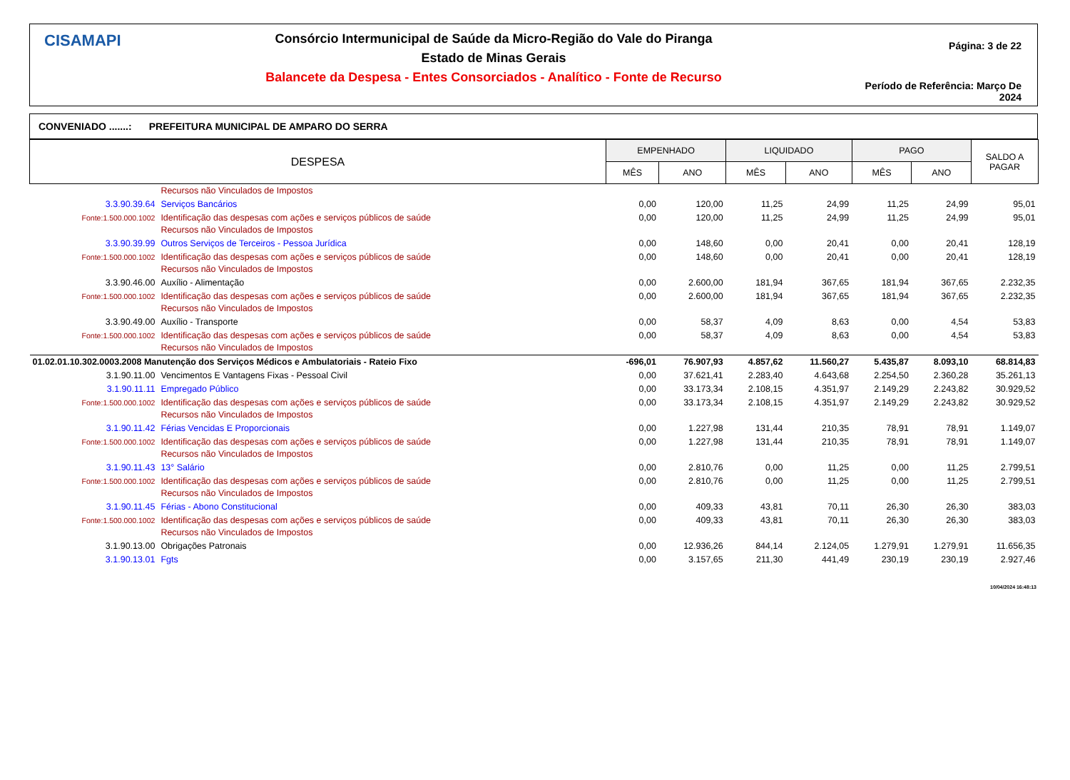CISAMAPI
Consórcio Intermunicipal de Saúde da Micro-Região do Vale do Piranga
Estado de Minas Gerais
Balancete da Despesa - Entes Consorciados - Analítico - Fonte de Recurso
Página: 3 de 22
Período de Referência: Março De 2024
CONVENIADO .......: PREFEITURA MUNICIPAL DE AMPARO DO SERRA
| DESPESA | | EMPENHADO | | LIQUIDADO | | PAGO | | SALDO A PAGAR |
| --- | --- | --- | --- | --- | --- | --- | --- | --- |
| | | MÊS | ANO | MÊS | ANO | MÊS | ANO | |
| | Recursos não Vinculados de Impostos | | | | | | | |
| 3.3.90.39.64 | Serviços Bancários | 0,00 | 120,00 | 11,25 | 24,99 | 11,25 | 24,99 | 95,01 |
| Fonte:1.500.000.1002 | Identificação das despesas com ações e serviços públicos de saúde Recursos não Vinculados de Impostos | 0,00 | 120,00 | 11,25 | 24,99 | 11,25 | 24,99 | 95,01 |
| 3.3.90.39.99 | Outros Serviços de Terceiros - Pessoa Jurídica | 0,00 | 148,60 | 0,00 | 20,41 | 0,00 | 20,41 | 128,19 |
| Fonte:1.500.000.1002 | Identificação das despesas com ações e serviços públicos de saúde Recursos não Vinculados de Impostos | 0,00 | 148,60 | 0,00 | 20,41 | 0,00 | 20,41 | 128,19 |
| 3.3.90.46.00 | Auxílio - Alimentação | 0,00 | 2.600,00 | 181,94 | 367,65 | 181,94 | 367,65 | 2.232,35 |
| Fonte:1.500.000.1002 | Identificação das despesas com ações e serviços públicos de saúde Recursos não Vinculados de Impostos | 0,00 | 2.600,00 | 181,94 | 367,65 | 181,94 | 367,65 | 2.232,35 |
| 3.3.90.49.00 | Auxílio - Transporte | 0,00 | 58,37 | 4,09 | 8,63 | 0,00 | 4,54 | 53,83 |
| Fonte:1.500.000.1002 | Identificação das despesas com ações e serviços públicos de saúde Recursos não Vinculados de Impostos | 0,00 | 58,37 | 4,09 | 8,63 | 0,00 | 4,54 | 53,83 |
| 01.02.01.10.302.0003.2008 Manutenção dos Serviços Médicos e Ambulatoriais - Rateio Fixo | | -696,01 | 76.907,93 | 4.857,62 | 11.560,27 | 5.435,87 | 8.093,10 | 68.814,83 |
| 3.1.90.11.00 | Vencimentos E Vantagens Fixas - Pessoal Civil | 0,00 | 37.621,41 | 2.283,40 | 4.643,68 | 2.254,50 | 2.360,28 | 35.261,13 |
| 3.1.90.11.11 | Empregado Público | 0,00 | 33.173,34 | 2.108,15 | 4.351,97 | 2.149,29 | 2.243,82 | 30.929,52 |
| Fonte:1.500.000.1002 | Identificação das despesas com ações e serviços públicos de saúde Recursos não Vinculados de Impostos | 0,00 | 33.173,34 | 2.108,15 | 4.351,97 | 2.149,29 | 2.243,82 | 30.929,52 |
| 3.1.90.11.42 | Férias Vencidas E Proporcionais | 0,00 | 1.227,98 | 131,44 | 210,35 | 78,91 | 78,91 | 1.149,07 |
| Fonte:1.500.000.1002 | Identificação das despesas com ações e serviços públicos de saúde Recursos não Vinculados de Impostos | 0,00 | 1.227,98 | 131,44 | 210,35 | 78,91 | 78,91 | 1.149,07 |
| 3.1.90.11.43 | 13° Salário | 0,00 | 2.810,76 | 0,00 | 11,25 | 0,00 | 11,25 | 2.799,51 |
| Fonte:1.500.000.1002 | Identificação das despesas com ações e serviços públicos de saúde Recursos não Vinculados de Impostos | 0,00 | 2.810,76 | 0,00 | 11,25 | 0,00 | 11,25 | 2.799,51 |
| 3.1.90.11.45 | Férias - Abono Constitucional | 0,00 | 409,33 | 43,81 | 70,11 | 26,30 | 26,30 | 383,03 |
| Fonte:1.500.000.1002 | Identificação das despesas com ações e serviços públicos de saúde Recursos não Vinculados de Impostos | 0,00 | 409,33 | 43,81 | 70,11 | 26,30 | 26,30 | 383,03 |
| 3.1.90.13.00 | Obrigações Patronais | 0,00 | 12.936,26 | 844,14 | 2.124,05 | 1.279,91 | 1.279,91 | 11.656,35 |
| 3.1.90.13.01 | Fgts | 0,00 | 3.157,65 | 211,30 | 441,49 | 230,19 | 230,19 | 2.927,46 |
10/04/2024 16:48:13